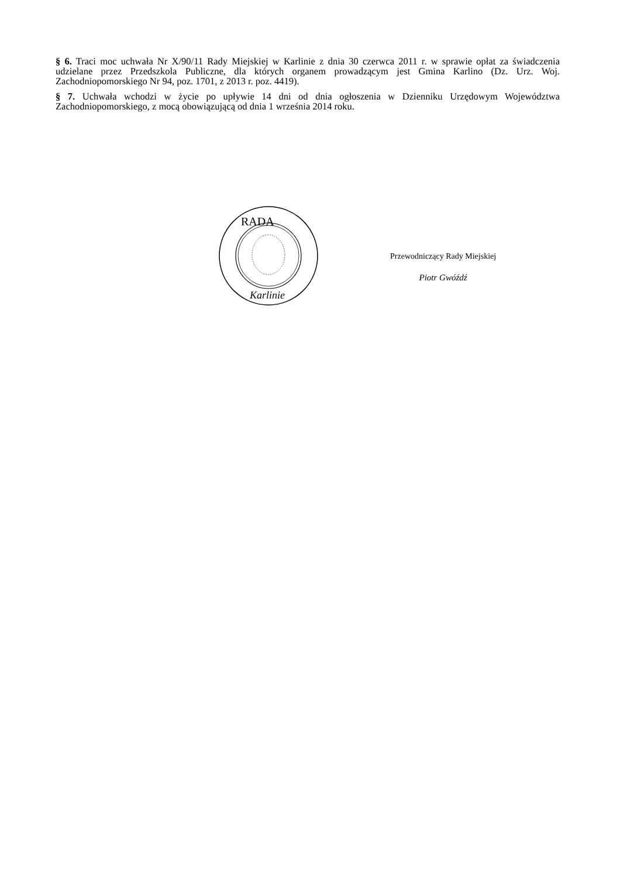§ 6. Traci moc uchwała Nr X/90/11 Rady Miejskiej w Karlinie z dnia 30 czerwca 2011 r. w sprawie opłat za świadczenia udzielane przez Przedszkola Publiczne, dla których organem prowadzącym jest Gmina Karlino (Dz. Urz. Woj. Zachodniopomorskiego Nr 94, poz. 1701, z 2013 r. poz. 4419).
§ 7. Uchwała wchodzi w życie po upływie 14 dni od dnia ogłoszenia w Dzienniku Urzędowym Województwa Zachodniopomorskiego, z mocą obowiązującą od dnia 1 września 2014 roku.
RADA
Karlinie
Przewodniczący Rady Miejskiej
Piotr Gwóźdź